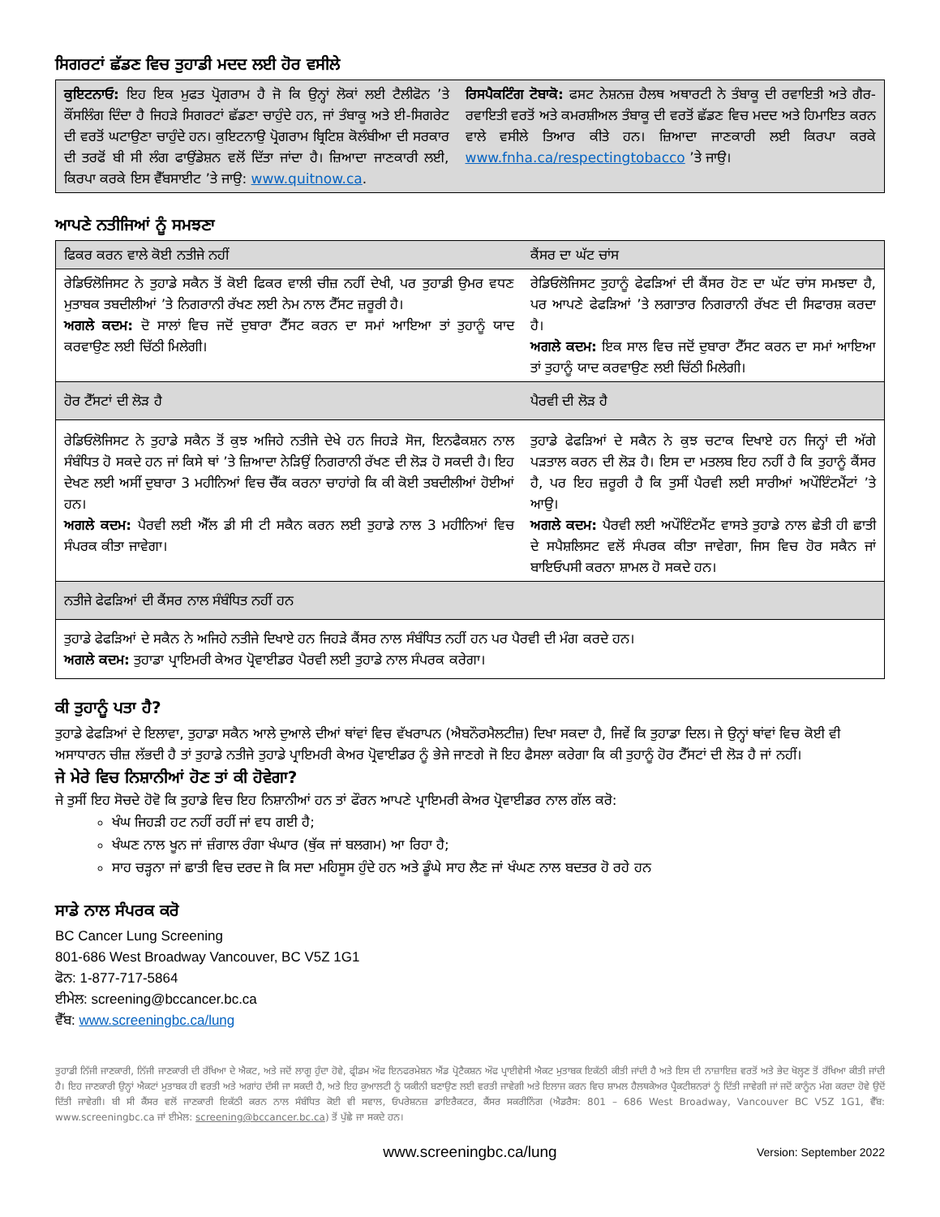ਸਿਗਰਟਾਂ ਛੱਡਣ ਵਿਚ ਤੁਹਾਡੀ ਮਦਦ ਲਈ ਹੋਰ ਵਸੀਲੇ
| ਕੁਇਟਨਾਓ: ਇਹ ਇਕ ਮੁਫਤ ਪ੍ਰੋਗਰਾਮ ਹੈ ਜੋ ਕਿ ਉਨ੍ਹਾਂ ਲੋਕਾਂ ਲਈ ਟੈਲੀਫੋਨ ’ਤੇ ਕੌਂਸਲਿੰਗ ਦਿੰਦਾ ਹੈ ਜਿਹੜੇ ਸਿਗਰਟਾਂ ਛੱਡਣਾ ਚਾਹੁੰਦੇ ਹਨ, ਜਾਂ ਤੰਬਾਕੂ ਅਤੇ ਈ-ਸਿਗਰੇਟ ਦੀ ਵਰਤੋਂ ਘਟਾਉਣਾ ਚਾਹੁੰਦੇ ਹਨ। ਕੁਇਟਨਾਉ ਪ੍ਰੋਗਰਾਮ ਬ੍ਰਿਟਿਸ਼ ਕੋਲੰਬੀਆ ਦੀ ਸਰਕਾਰ ਦੀ ਤਰਫੋਂ ਬੀ ਸੀ ਲੰਗ ਫਾਉਂਡੇਸ਼ਨ ਵਲੋਂ ਦਿੱਤਾ ਜਾਂਦਾ ਹੈ। ਜ਼ਿਆਦਾ ਜਾਣਕਾਰੀ ਲਈ, ਕਿਰਪਾ ਕਰਕੇ ਇਸ ਵੈੱਬਸਾਈਟ ’ਤੇ ਜਾਉ: www.quitnow.ca . | ਰਿਸਪੈਕਟਿੰਗ ਟੋਬਾਕੋ: ਫਸਟ ਨੇਸ਼ਨਜ਼ ਹੈਲਥ ਅਥਾਰਟੀ ਨੇ ਤੰਬਾਕੂ ਦੀ ਰਵਾਇਤੀ ਅਤੇ ਗੈਰ-ਰਵਾਇਤੀ ਵਰਤੋਂ ਅਤੇ ਕਮਰਸ਼ੀਅਲ ਤੰਬਾਕੂ ਦੀ ਵਰਤੋਂ ਛੱਡਣ ਵਿਚ ਮਦਦ ਅਤੇ ਹਿਮਾਇਤ ਕਰਨ ਵਾਲੇ ਵਸੀਲੇ ਤਿਆਰ ਕੀਤੇ ਹਨ। ਜ਼ਿਆਦਾ ਜਾਣਕਾਰੀ ਲਈ ਕਿਰਪਾ ਕਰਕੇ www.fnha.ca/respectingtobacco ’ਤੇ ਜਾਉ। |
ਆਪਣੇ ਨਤੀਜਿਆਂ ਨੂੰ ਸਮਝਣਾ
| ਫਿਕਰ ਕਰਨ ਵਾਲੇ ਕੋਈ ਨਤੀਜੇ ਨਹੀਂ | ਕੈਂਸਰ ਦਾ ਘੱਟ ਚਾਂਸ |
| --- | --- |
| ਰੇਡਿਓਲੋਜਿਸਟ ਨੇ ਤੁਹਾਡੇ ਸਕੈਨ ਤੋਂ ਕੋਈ ਫਿਕਰ ਵਾਲੀ ਚੀਜ਼ ਨਹੀਂ ਦੇਖੀ, ਪਰ ਤੁਹਾਡੀ ਉਮਰ ਵਧਣ ਮੁਤਾਬਕ ਤਬਦੀਲੀਆਂ ’ਤੇ ਨਿਗਰਾਨੀ ਰੱਖਣ ਲਈ ਨੇਮ ਨਾਲ ਟੈੱਸਟ ਜ਼ਰੂਰੀ ਹੈ। ਅਗਲੇ ਕਦਮ: ਦੋ ਸਾਲਾਂ ਵਿਚ ਜਦੋਂ ਦੁਬਾਰਾ ਟੈੱਸਟ ਕਰਨ ਦਾ ਸਮਾਂ ਆਇਆ ਤਾਂ ਤੁਹਾਨੂੰ ਯਾਦ ਕਰਵਾਉਣ ਲਈ ਚਿੱਠੀ ਮਿਲੇਗੀ। | ਰੇਡਿਓਲੋਜਿਸਟ ਤੁਹਾਨੂੰ ਫੇਫੜਿਆਂ ਦੀ ਕੈਂਸਰ ਹੋਣ ਦਾ ਘੱਟ ਚਾਂਸ ਸਮਝਦਾ ਹੈ, ਪਰ ਆਪਣੇ ਫੇਫੜਿਆਂ ’ਤੇ ਲਗਾਤਾਰ ਨਿਗਰਾਨੀ ਰੱਖਣ ਦੀ ਸਿਫਾਰਸ਼ ਕਰਦਾ ਹੈ। ਅਗਲੇ ਕਦਮ: ਇਕ ਸਾਲ ਵਿਚ ਜਦੋਂ ਦੁਬਾਰਾ ਟੈੱਸਟ ਕਰਨ ਦਾ ਸਮਾਂ ਆਇਆ ਤਾਂ ਤੁਹਾਨੂੰ ਯਾਦ ਕਰਵਾਉਣ ਲਈ ਚਿੱਠੀ ਮਿਲੇਗੀ। |
| ਹੋਰ ਟੈੱਸਟਾਂ ਦੀ ਲੋੜ ਹੈ | ਪੈਰਵੀ ਦੀ ਲੋੜ ਹੈ |
| ਰੇਡਿਓਲੋਜਿਸਟ ਨੇ ਤੁਹਾਡੇ ਸਕੈਨ ਤੋਂ ਕੁਝ ਅਜਿਹੇ ਨਤੀਜੇ ਦੇਖੇ ਹਨ ਜਿਹੜੇ ਸੋਜ, ਇਨਫੈਕਸ਼ਨ ਨਾਲ ਸੰਬੰਧਿਤ ਹੋ ਸਕਦੇ ਹਨ ਜਾਂ ਕਿਸੇ ਥਾਂ ’ਤੇ ਜ਼ਿਆਦਾ ਨੇੜਿਉਂ ਨਿਗਰਾਨੀ ਰੱਖਣ ਦੀ ਲੋੜ ਹੋ ਸਕਦੀ ਹੈ। ਇਹ ਦੇਖਣ ਲਈ ਅਸੀਂ ਦੁਬਾਰਾ 3 ਮਹੀਨਿਆਂ ਵਿਚ ਚੈੱਕ ਕਰਨਾ ਚਾਹਾਂਗੇ ਕਿ ਕੀ ਕੋਈ ਤਬਦੀਲੀਆਂ ਹੋਈਆਂ ਹਨ। ਅਗਲੇ ਕਦਮ: ਪੈਰਵੀ ਲਈ ਐੱਲ ਡੀ ਸੀ ਟੀ ਸਕੈਨ ਕਰਨ ਲਈ ਤੁਹਾਡੇ ਨਾਲ 3 ਮਹੀਨਿਆਂ ਵਿਚ ਸੰਪਰਕ ਕੀਤਾ ਜਾਵੇਗਾ। | ਤੁਹਾਡੇ ਫੇਫੜਿਆਂ ਦੇ ਸਕੈਨ ਨੇ ਕੁਝ ਚਟਾਕ ਦਿਖਾਏ ਹਨ ਜਿਨ੍ਹਾਂ ਦੀ ਅੱਗੇ ਪੜਤਾਲ ਕਰਨ ਦੀ ਲੋੜ ਹੈ। ਇਸ ਦਾ ਮਤਲਬ ਇਹ ਨਹੀਂ ਹੈ ਕਿ ਤੁਹਾਨੂੰ ਕੈਂਸਰ ਹੈ, ਪਰ ਇਹ ਜ਼ਰੂਰੀ ਹੈ ਕਿ ਤੁਸੀਂ ਪੈਰਵੀ ਲਈ ਸਾਰੀਆਂ ਅਪੌਇੰਟਮੈਂਟਾਂ ’ਤੇ ਆਉ। ਅਗਲੇ ਕਦਮ: ਪੈਰਵੀ ਲਈ ਅਪੌਇੰਟਮੈਂਟ ਵਾਸਤੇ ਤੁਹਾਡੇ ਨਾਲ ਛੇਤੀ ਹੀ ਛਾਤੀ ਦੇ ਸਪੈਸ਼ਲਿਸਟ ਵਲੋਂ ਸੰਪਰਕ ਕੀਤਾ ਜਾਵੇਗਾ, ਜਿਸ ਵਿਚ ਹੋਰ ਸਕੈਨ ਜਾਂ ਬਾਇਓਪਸੀ ਕਰਨਾ ਸ਼ਾਮਲ ਹੋ ਸਕਦੇ ਹਨ। |
| ਨਤੀਜੇ ਫੇਫੜਿਆਂ ਦੀ ਕੈਂਸਰ ਨਾਲ ਸੰਬੰਧਿਤ ਨਹੀਂ ਹਨ | |
| ਤੁਹਾਡੇ ਫੇਫੜਿਆਂ ਦੇ ਸਕੈਨ ਨੇ ਅਜਿਹੇ ਨਤੀਜੇ ਦਿਖਾਏ ਹਨ ਜਿਹੜੇ ਕੈਂਸਰ ਨਾਲ ਸੰਬੰਧਿਤ ਨਹੀਂ ਹਨ ਪਰ ਪੈਰਵੀ ਦੀ ਮੰਗ ਕਰਦੇ ਹਨ। ਅਗਲੇ ਕਦਮ: ਤੁਹਾਡਾ ਪ੍ਰਾਇਮਰੀ ਕੇਅਰ ਪ੍ਰੋਵਾਈਡਰ ਪੈਰਵੀ ਲਈ ਤੁਹਾਡੇ ਨਾਲ ਸੰਪਰਕ ਕਰੇਗਾ। | |
ਕੀ ਤੁਹਾਨੂੰ ਪਤਾ ਹੈ?
ਤੁਹਾਡੇ ਫੇਫੜਿਆਂ ਦੇ ਇਲਾਵਾ, ਤੁਹਾਡਾ ਸਕੈਨ ਆਲੇ ਦੁਆਲੇ ਦੀਆਂ ਥਾਂਵਾਂ ਵਿਚ ਵੱਖਰਾਪਨ (ਐਬਨੌਰਮੈਲਟੀਜ਼) ਦਿਖਾ ਸਕਦਾ ਹੈ, ਜਿਵੇਂ ਕਿ ਤੁਹਾਡਾ ਦਿਲ। ਜੇ ਉਨ੍ਹਾਂ ਥਾਂਵਾਂ ਵਿਚ ਕੋਈ ਵੀ ਅਸਾਧਾਰਨ ਚੀਜ਼ ਲੱਭਦੀ ਹੈ ਤਾਂ ਤੁਹਾਡੇ ਨਤੀਜੇ ਤੁਹਾਡੇ ਪ੍ਰਾਇਮਰੀ ਕੇਅਰ ਪ੍ਰੋਵਾਈਡਰ ਨੂੰ ਭੇਜੇ ਜਾਣਗੇ ਜੋ ਇਹ ਫੈਸਲਾ ਕਰੇਗਾ ਕਿ ਕੀ ਤੁਹਾਨੂੰ ਹੋਰ ਟੈੱਸਟਾਂ ਦੀ ਲੋੜ ਹੈ ਜਾਂ ਨਹੀਂ।
ਜੇ ਮੇਰੇ ਵਿਚ ਨਿਸ਼ਾਨੀਆਂ ਹੋਣ ਤਾਂ ਕੀ ਹੋਵੇਗਾ?
ਜੇ ਤੁਸੀਂ ਇਹ ਸੋਚਦੇ ਹੋਵੋ ਕਿ ਤੁਹਾਡੇ ਵਿਚ ਇਹ ਨਿਸ਼ਾਨੀਆਂ ਹਨ ਤਾਂ ਫੌਰਨ ਆਪਣੇ ਪ੍ਰਾਇਮਰੀ ਕੇਅਰ ਪ੍ਰੋਵਾਈਡਰ ਨਾਲ ਗੱਲ ਕਰੋ:
ਖੰਘ ਜਿਹੜੀ ਹਟ ਨਹੀਂ ਰਹੀਂ ਜਾਂ ਵਧ ਗਈ ਹੈ;
ਖੰਘਣ ਨਾਲ ਖੂਨ ਜਾਂ ਜ਼ੰਗਾਲ ਰੰਗਾ ਖੰਘਾਰ (ਥੁੱਕ ਜਾਂ ਬਲਗਮ) ਆ ਰਿਹਾ ਹੈ;
ਸਾਹ ਚੜ੍ਹਨਾ ਜਾਂ ਛਾਤੀ ਵਿਚ ਦਰਦ ਜੋ ਕਿ ਸਦਾ ਮਹਿਸੂਸ ਹੁੰਦੇ ਹਨ ਅਤੇ ਡੂੰਘੇ ਸਾਹ ਲੈਣ ਜਾਂ ਖੰਘਣ ਨਾਲ ਬਦਤਰ ਹੋ ਰਹੇ ਹਨ
ਸਾਡੇ ਨਾਲ ਸੰਪਰਕ ਕਰੋ
BC Cancer Lung Screening
801-686 West Broadway Vancouver, BC V5Z 1G1
ਫੋਨ: 1-877-717-5864
ਈਮੇਲ: screening@bccancer.bc.ca
ਵੈੱਬ: www.screeningbc.ca/lung
ਤੁਹਾਡੀ ਨਿੱਜੀ ਜਾਣਕਾਰੀ, ਨਿੱਜੀ ਜਾਣਕਾਰੀ ਦੀ ਰੱਖਿਆ ਦੇ ਐਕਟ, ਅਤੇ ਜਦੋਂ ਲਾਗੂ ਹੁੰਦਾ ਹੋਵੇ, ਫ੍ਰੀਡਮ ਔਫ ਇਨਫਰਮੇਸ਼ਨ ਐਂਡ ਪ੍ਰੋਟੈਕਸ਼ਨ ਔਫ ਪ੍ਰਾਈਵੇਸੀ ਐਕਟ ਮੁਤਾਬਕ ਇਕੱਠੀ ਕੀਤੀ ਜਾਂਦੀ ਹੈ ਅਤੇ ਇਸ ਦੀ ਨਾਜ਼ਾਇਜ਼ ਵਰਤੋਂ ਅਤੇ ਭੇਦ ਖੋਲ੍ਹਣ ਤੋਂ ਰੱਖਿਆ ਕੀਤੀ ਜਾਂਦੀ ਹੈ। ਇਹ ਜਾਣਕਾਰੀ ਉਨ੍ਹਾਂ ਐਕਟਾਂ ਮੁਤਾਬਕ ਹੀ ਵਰਤੀ ਅਤੇ ਅਗਾਂਹ ਦੱਸੀ ਜਾ ਸਕਦੀ ਹੈ, ਅਤੇ ਇਹ ਕੁਆਲਟੀ ਨੂੰ ਯਕੀਨੀ ਬਣਾਉਣ ਲਈ ਵਰਤੀ ਜਾਵੇਗੀ ਅਤੇ ਇਲਾਜ ਕਰਨ ਵਿਚ ਸ਼ਾਮਲ ਹੈਲਥਕੇਅਰ ਪ੍ਰੈਕਟੀਸ਼ਨਰਾਂ ਨੂੰ ਦਿੱਤੀ ਜਾਵੇਗੀ ਜਾਂ ਜਦੋਂ ਕਾਨੂੰਨ ਮੰਗ ਕਰਦਾ ਹੋਵੇ ਉਦੋਂ ਦਿੱਤੀ ਜਾਵੇਗੀ। ਬੀ ਸੀ ਕੈਂਸਰ ਵਲੋਂ ਜਾਣਕਾਰੀ ਇਕੱਠੀ ਕਰਨ ਨਾਲ ਸੰਬੰਧਿਤ ਕੋਈ ਵੀ ਸਵਾਲ, ਓਪਰੇਸ਼ਨਜ਼ ਡਾਇਰੈਕਟਰ, ਕੈਂਸਰ ਸਕਰੀਨਿੰਗ (ਐਡਰੈਸ: 801 – 686 West Broadway, Vancouver BC V5Z 1G1, ਵੈੱਬ: www.screeningbc.ca ਜਾਂ ਈਮੇਲ: screening@bccancer.bc.ca) ਤੋਂ ਪੁੱਛੇ ਜਾ ਸਕਦੇ ਹਨ।
www.screeningbc.ca/lung Version: September 2022